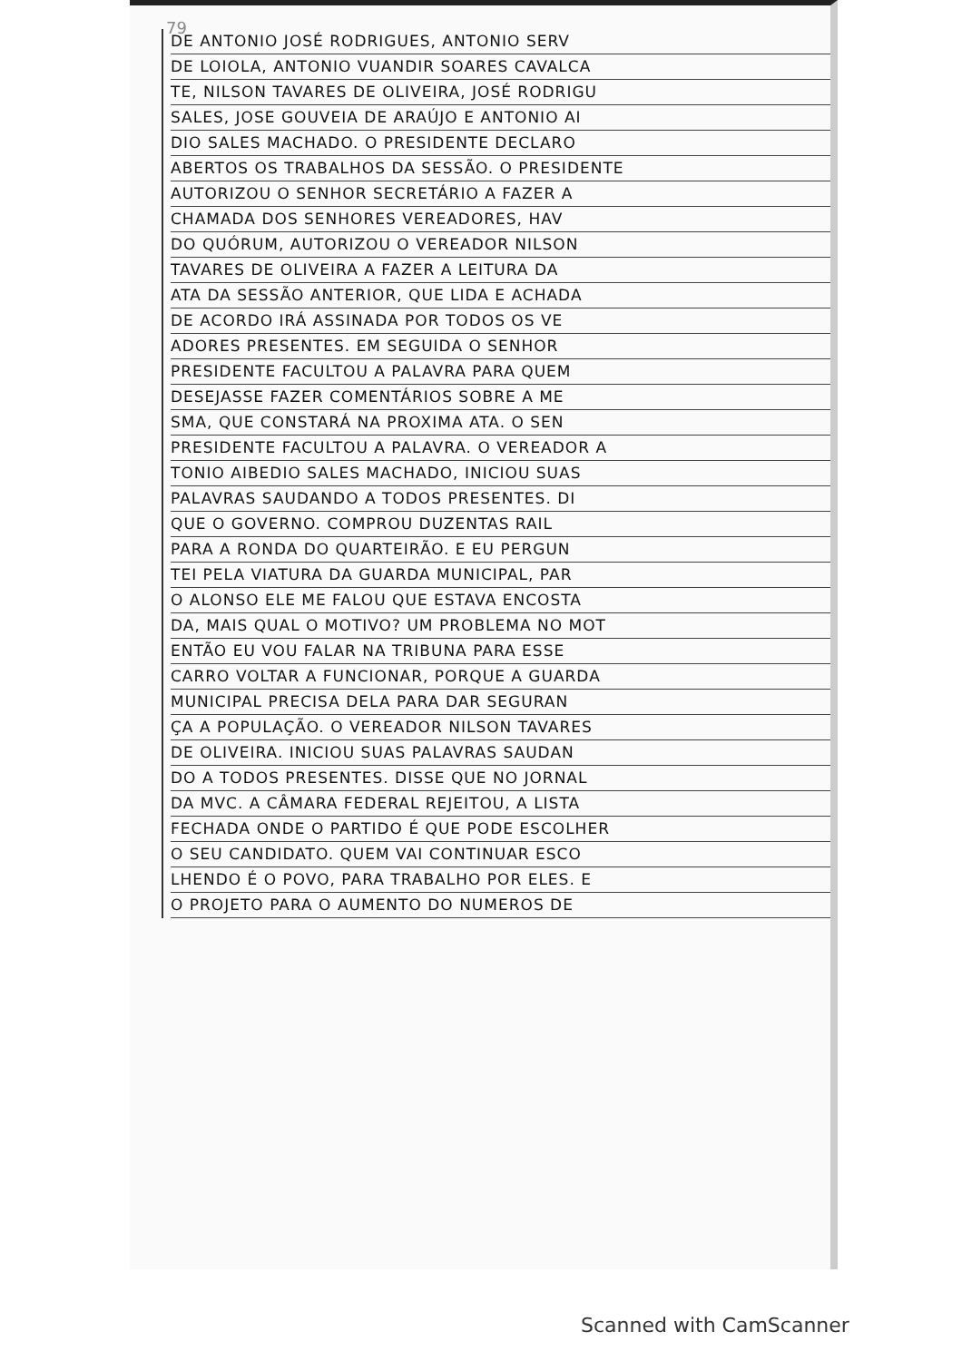79
DE ANTONIO JOSÉ RODRIGUES, ANTONIO SERV
DE LOIOLA, ANTONIO VUANDIR SOARES CAVALCA
TE, NILSON TAVARES DE OLIVEIRA, JOSÉ RODRIGU
SALES, JOSE GOUVEIA DE ARAÚJO E ANTONIO AI
DIO SALES MACHADO. O PRESIDENTE DECLARO
ABERTOS OS TRABALHOS DA SESSÃO. O PRESIDENTE
AUTORIZOU O SENHOR SECRETÁRIO A FAZER A
CHAMADA DOS SENHORES VEREADORES, HAV
DO QUÓRUM, AUTORIZOU O VEREADOR NILSON
TAVARES DE OLIVEIRA A FAZER A LEITURA DA
ATA DA SESSÃO ANTERIOR, QUE LIDA E ACHADA
DE ACORDO IRÁ ASSINADA POR TODOS OS VE
ADORES PRESENTES. EM SEGUIDA O SENHOR
PRESIDENTE FACULTOU A PALAVRA PARA QUEM
DESEJASSE FAZER COMENTÁRIOS SOBRE A ME
SMA, QUE CONSTARÁ NA PROXIMA ATA. O SEN
PRESIDENTE FACULTOU A PALAVRA. O VEREADOR A
TONIO AIBEDIO SALES MACHADO, INICIOU SUAS
PALAVRAS SAUDANDO A TODOS PRESENTES. DI
QUE O GOVERNO. COMPROU DUZENTAS RAIL
PARA A RONDA DO QUARTEIRÃO. E EU PERGUN
TEI PELA VIATURA DA GUARDA MUNICIPAL, PAR
O ALONSO ELE ME FALOU QUE ESTAVA ENCOSTA
DA, MAIS QUAL O MOTIVO? UM PROBLEMA NO MOT
ENTÃO EU VOU FALAR NA TRIBUNA PARA ESSE
CARRO VOLTAR A FUNCIONAR, PORQUE A GUARDA
MUNICIPAL PRECISA DELA PARA DAR SEGURAN
ÇA A POPULAÇÃO. O VEREADOR NILSON TAVARES
DE OLIVEIRA. INICIOU SUAS PALAVRAS SAUDAN
DO A TODOS PRESENTES. DISSE QUE NO JORNAL
DA MVC. A CÂMARA FEDERAL REJEITOU, A LISTA
FECHADA ONDE O PARTIDO É QUE PODE ESCOLHER
O SEU CANDIDATO. QUEM VAI CONTINUAR ESCO
LHENDO É O POVO, PARA TRABALHO POR ELES. E
O PROJETO PARA O AUMENTO DO NUMEROS DE
Scanned with CamScanner